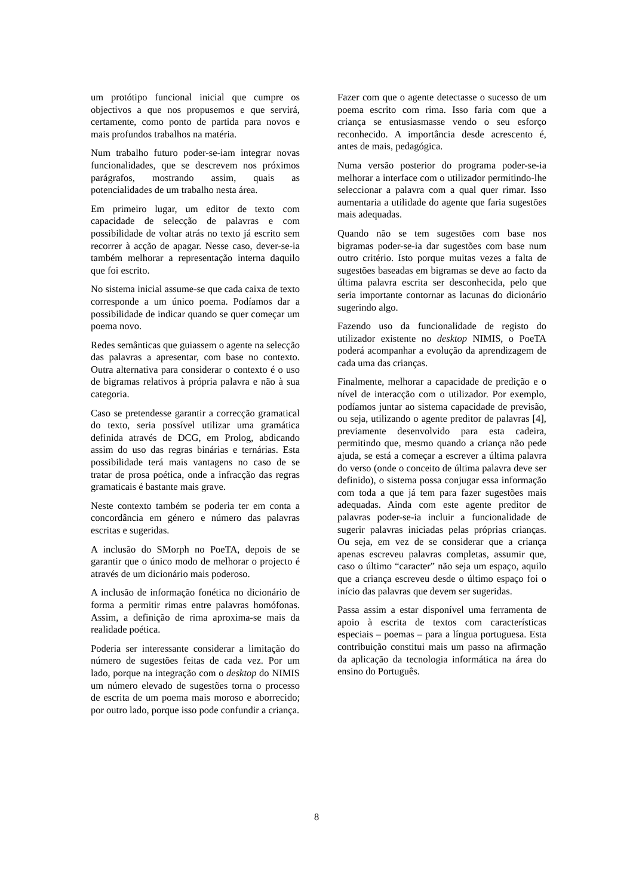um protótipo funcional inicial que cumpre os objectivos a que nos propusemos e que servirá, certamente, como ponto de partida para novos e mais profundos trabalhos na matéria.
Num trabalho futuro poder-se-iam integrar novas funcionalidades, que se descrevem nos próximos parágrafos, mostrando assim, quais as potencialidades de um trabalho nesta área.
Em primeiro lugar, um editor de texto com capacidade de selecção de palavras e com possibilidade de voltar atrás no texto já escrito sem recorrer à acção de apagar. Nesse caso, dever-se-ia também melhorar a representação interna daquilo que foi escrito.
No sistema inicial assume-se que cada caixa de texto corresponde a um único poema. Podíamos dar a possibilidade de indicar quando se quer começar um poema novo.
Redes semânticas que guiassem o agente na selecção das palavras a apresentar, com base no contexto. Outra alternativa para considerar o contexto é o uso de bigramas relativos à própria palavra e não à sua categoria.
Caso se pretendesse garantir a correcção gramatical do texto, seria possível utilizar uma gramática definida através de DCG, em Prolog, abdicando assim do uso das regras binárias e ternárias. Esta possibilidade terá mais vantagens no caso de se tratar de prosa poética, onde a infracção das regras gramaticais é bastante mais grave.
Neste contexto também se poderia ter em conta a concordância em género e número das palavras escritas e sugeridas.
A inclusão do SMorph no PoeTA, depois de se garantir que o único modo de melhorar o projecto é através de um dicionário mais poderoso.
A inclusão de informação fonética no dicionário de forma a permitir rimas entre palavras homófonas. Assim, a definição de rima aproxima-se mais da realidade poética.
Poderia ser interessante considerar a limitação do número de sugestões feitas de cada vez. Por um lado, porque na integração com o desktop do NIMIS um número elevado de sugestões torna o processo de escrita de um poema mais moroso e aborrecido; por outro lado, porque isso pode confundir a criança.
Fazer com que o agente detectasse o sucesso de um poema escrito com rima. Isso faria com que a criança se entusiasmasse vendo o seu esforço reconhecido. A importância desde acrescento é, antes de mais, pedagógica.
Numa versão posterior do programa poder-se-ia melhorar a interface com o utilizador permitindo-lhe seleccionar a palavra com a qual quer rimar. Isso aumentaria a utilidade do agente que faria sugestões mais adequadas.
Quando não se tem sugestões com base nos bigramas poder-se-ia dar sugestões com base num outro critério. Isto porque muitas vezes a falta de sugestões baseadas em bigramas se deve ao facto da última palavra escrita ser desconhecida, pelo que seria importante contornar as lacunas do dicionário sugerindo algo.
Fazendo uso da funcionalidade de registo do utilizador existente no desktop NIMIS, o PoeTA poderá acompanhar a evolução da aprendizagem de cada uma das crianças.
Finalmente, melhorar a capacidade de predição e o nível de interacção com o utilizador. Por exemplo, podíamos juntar ao sistema capacidade de previsão, ou seja, utilizando o agente preditor de palavras [4], previamente desenvolvido para esta cadeira, permitindo que, mesmo quando a criança não pede ajuda, se está a começar a escrever a última palavra do verso (onde o conceito de última palavra deve ser definido), o sistema possa conjugar essa informação com toda a que já tem para fazer sugestões mais adequadas. Ainda com este agente preditor de palavras poder-se-ia incluir a funcionalidade de sugerir palavras iniciadas pelas próprias crianças. Ou seja, em vez de se considerar que a criança apenas escreveu palavras completas, assumir que, caso o último “caracter” não seja um espaço, aquilo que a criança escreveu desde o último espaço foi o início das palavras que devem ser sugeridas.
Passa assim a estar disponível uma ferramenta de apoio à escrita de textos com características especiais – poemas – para a língua portuguesa. Esta contribuição constitui mais um passo na afirmação da aplicação da tecnologia informática na área do ensino do Português.
8